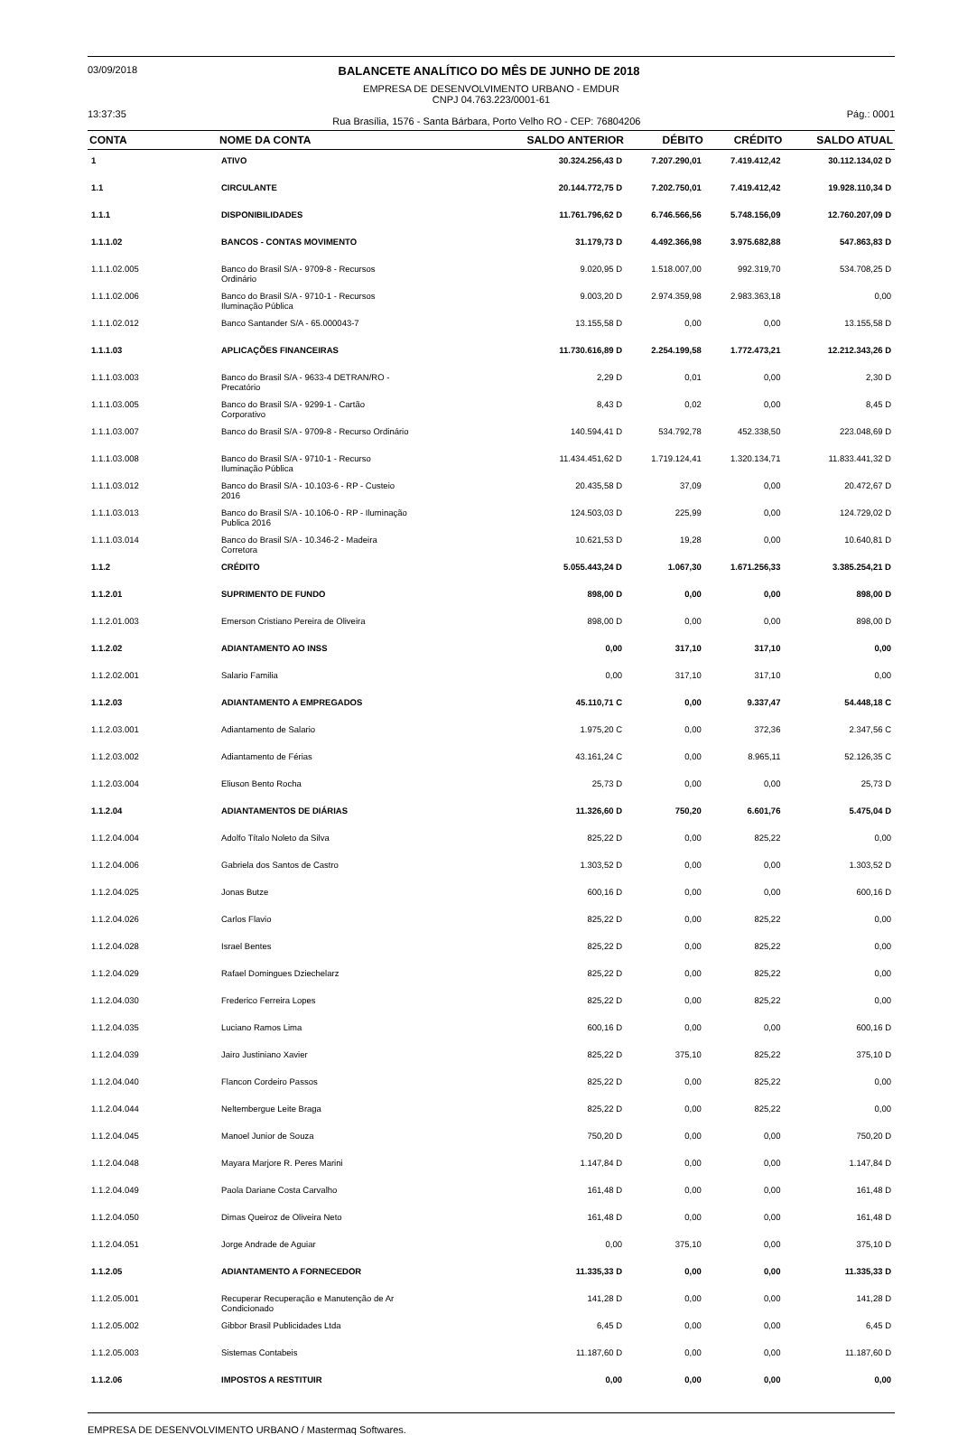03/09/2018 BALANCETE ANALÍTICO DO MÊS DE JUNHO DE 2018
EMPRESA DE DESENVOLVIMENTO URBANO - EMDUR
CNPJ 04.763.223/0001-61
13:37:35 Rua Brasília, 1576 - Santa Bárbara, Porto Velho RO - CEP: 76804206 Pág.: 0001
| CONTA | NOME DA CONTA | SALDO ANTERIOR | DÉBITO | CRÉDITO | SALDO ATUAL |
| --- | --- | --- | --- | --- | --- |
| 1 | ATIVO | 30.324.256,43 D | 7.207.290,01 | 7.419.412,42 | 30.112.134,02 D |
| 1.1 | CIRCULANTE | 20.144.772,75 D | 7.202.750,01 | 7.419.412,42 | 19.928.110,34 D |
| 1.1.1 | DISPONIBILIDADES | 11.761.796,62 D | 6.746.566,56 | 5.748.156,09 | 12.760.207,09 D |
| 1.1.1.02 | BANCOS - CONTAS MOVIMENTO | 31.179,73 D | 4.492.366,98 | 3.975.682,88 | 547.863,83 D |
| 1.1.1.02.005 | Banco do Brasil S/A - 9709-8 - Recursos Ordinário | 9.020,95 D | 1.518.007,00 | 992.319,70 | 534.708,25 D |
| 1.1.1.02.006 | Banco do Brasil S/A - 9710-1 - Recursos Iluminação Pública | 9.003,20 D | 2.974.359,98 | 2.983.363,18 | 0,00 |
| 1.1.1.02.012 | Banco Santander S/A - 65.000043-7 | 13.155,58 D | 0,00 | 0,00 | 13.155,58 D |
| 1.1.1.03 | APLICAÇÕES FINANCEIRAS | 11.730.616,89 D | 2.254.199,58 | 1.772.473,21 | 12.212.343,26 D |
| 1.1.1.03.003 | Banco do Brasil S/A - 9633-4 DETRAN/RO - Precatório | 2,29 D | 0,01 | 0,00 | 2,30 D |
| 1.1.1.03.005 | Banco do Brasil S/A - 9299-1 - Cartão Corporativo | 8,43 D | 0,02 | 0,00 | 8,45 D |
| 1.1.1.03.007 | Banco do Brasil S/A - 9709-8 - Recurso Ordinário | 140.594,41 D | 534.792,78 | 452.338,50 | 223.048,69 D |
| 1.1.1.03.008 | Banco do Brasil S/A - 9710-1 - Recurso Iluminação Pública | 11.434.451,62 D | 1.719.124,41 | 1.320.134,71 | 11.833.441,32 D |
| 1.1.1.03.012 | Banco do Brasil S/A - 10.103-6 - RP - Custeio 2016 | 20.435,58 D | 37,09 | 0,00 | 20.472,67 D |
| 1.1.1.03.013 | Banco do Brasil S/A - 10.106-0 - RP - Iluminação Publica 2016 | 124.503,03 D | 225,99 | 0,00 | 124.729,02 D |
| 1.1.1.03.014 | Banco do Brasil S/A - 10.346-2 - Madeira Corretora | 10.621,53 D | 19,28 | 0,00 | 10.640,81 D |
| 1.1.2 | CRÉDITO | 5.055.443,24 D | 1.067,30 | 1.671.256,33 | 3.385.254,21 D |
| 1.1.2.01 | SUPRIMENTO DE FUNDO | 898,00 D | 0,00 | 0,00 | 898,00 D |
| 1.1.2.01.003 | Emerson Cristiano Pereira de Oliveira | 898,00 D | 0,00 | 0,00 | 898,00 D |
| 1.1.2.02 | ADIANTAMENTO AO INSS | 0,00 | 317,10 | 317,10 | 0,00 |
| 1.1.2.02.001 | Salario Familia | 0,00 | 317,10 | 317,10 | 0,00 |
| 1.1.2.03 | ADIANTAMENTO A EMPREGADOS | 45.110,71 C | 0,00 | 9.337,47 | 54.448,18 C |
| 1.1.2.03.001 | Adiantamento de Salario | 1.975,20 C | 0,00 | 372,36 | 2.347,56 C |
| 1.1.2.03.002 | Adiantamento de Férias | 43.161,24 C | 0,00 | 8.965,11 | 52.126,35 C |
| 1.1.2.03.004 | Eliuson Bento Rocha | 25,73 D | 0,00 | 0,00 | 25,73 D |
| 1.1.2.04 | ADIANTAMENTOS DE DIÁRIAS | 11.326,60 D | 750,20 | 6.601,76 | 5.475,04 D |
| 1.1.2.04.004 | Adolfo Títalo Noleto da Silva | 825,22 D | 0,00 | 825,22 | 0,00 |
| 1.1.2.04.006 | Gabriela dos Santos de Castro | 1.303,52 D | 0,00 | 0,00 | 1.303,52 D |
| 1.1.2.04.025 | Jonas Butze | 600,16 D | 0,00 | 0,00 | 600,16 D |
| 1.1.2.04.026 | Carlos Flavio | 825,22 D | 0,00 | 825,22 | 0,00 |
| 1.1.2.04.028 | Israel Bentes | 825,22 D | 0,00 | 825,22 | 0,00 |
| 1.1.2.04.029 | Rafael Domingues Dziechelarz | 825,22 D | 0,00 | 825,22 | 0,00 |
| 1.1.2.04.030 | Frederico Ferreira Lopes | 825,22 D | 0,00 | 825,22 | 0,00 |
| 1.1.2.04.035 | Luciano Ramos Lima | 600,16 D | 0,00 | 0,00 | 600,16 D |
| 1.1.2.04.039 | Jairo Justiniano Xavier | 825,22 D | 375,10 | 825,22 | 375,10 D |
| 1.1.2.04.040 | Flancon Cordeiro Passos | 825,22 D | 0,00 | 825,22 | 0,00 |
| 1.1.2.04.044 | Neltembergue Leite Braga | 825,22 D | 0,00 | 825,22 | 0,00 |
| 1.1.2.04.045 | Manoel Junior de Souza | 750,20 D | 0,00 | 0,00 | 750,20 D |
| 1.1.2.04.048 | Mayara Marjore R. Peres Marini | 1.147,84 D | 0,00 | 0,00 | 1.147,84 D |
| 1.1.2.04.049 | Paola Dariane Costa Carvalho | 161,48 D | 0,00 | 0,00 | 161,48 D |
| 1.1.2.04.050 | Dimas Queiroz de Oliveira Neto | 161,48 D | 0,00 | 0,00 | 161,48 D |
| 1.1.2.04.051 | Jorge Andrade de Aguiar | 0,00 | 375,10 | 0,00 | 375,10 D |
| 1.1.2.05 | ADIANTAMENTO A FORNECEDOR | 11.335,33 D | 0,00 | 0,00 | 11.335,33 D |
| 1.1.2.05.001 | Recuperar Recuperação e Manutenção de Ar Condicionado | 141,28 D | 0,00 | 0,00 | 141,28 D |
| 1.1.2.05.002 | Gibbor Brasil Publicidades Ltda | 6,45 D | 0,00 | 0,00 | 6,45 D |
| 1.1.2.05.003 | Sistemas Contabeis | 11.187,60 D | 0,00 | 0,00 | 11.187,60 D |
| 1.1.2.06 | IMPOSTOS A RESTITUIR | 0,00 | 0,00 | 0,00 | 0,00 |
EMPRESA DE DESENVOLVIMENTO URBANO / Mastermaq Softwares.